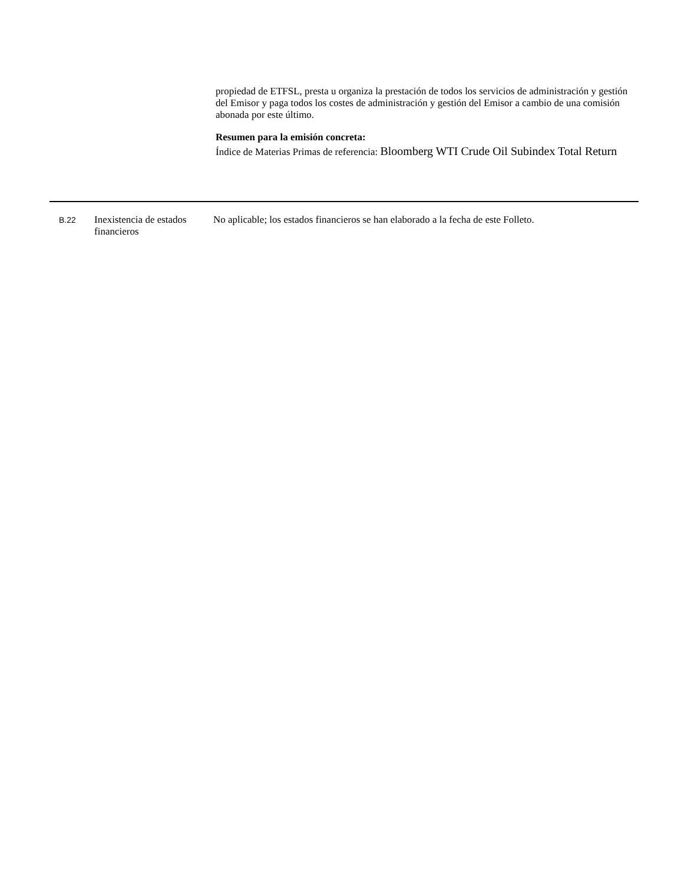propiedad de ETFSL, presta u organiza la prestación de todos los servicios de administración y gestión del Emisor y paga todos los costes de administración y gestión del Emisor a cambio de una comisión abonada por este último.
Resumen para la emisión concreta:
Índice de Materias Primas de referencia: Bloomberg WTI Crude Oil Subindex Total Return
| B.22 | Inexistencia de estados financieros | No aplicable; los estados financieros se han elaborado a la fecha de este Folleto. |